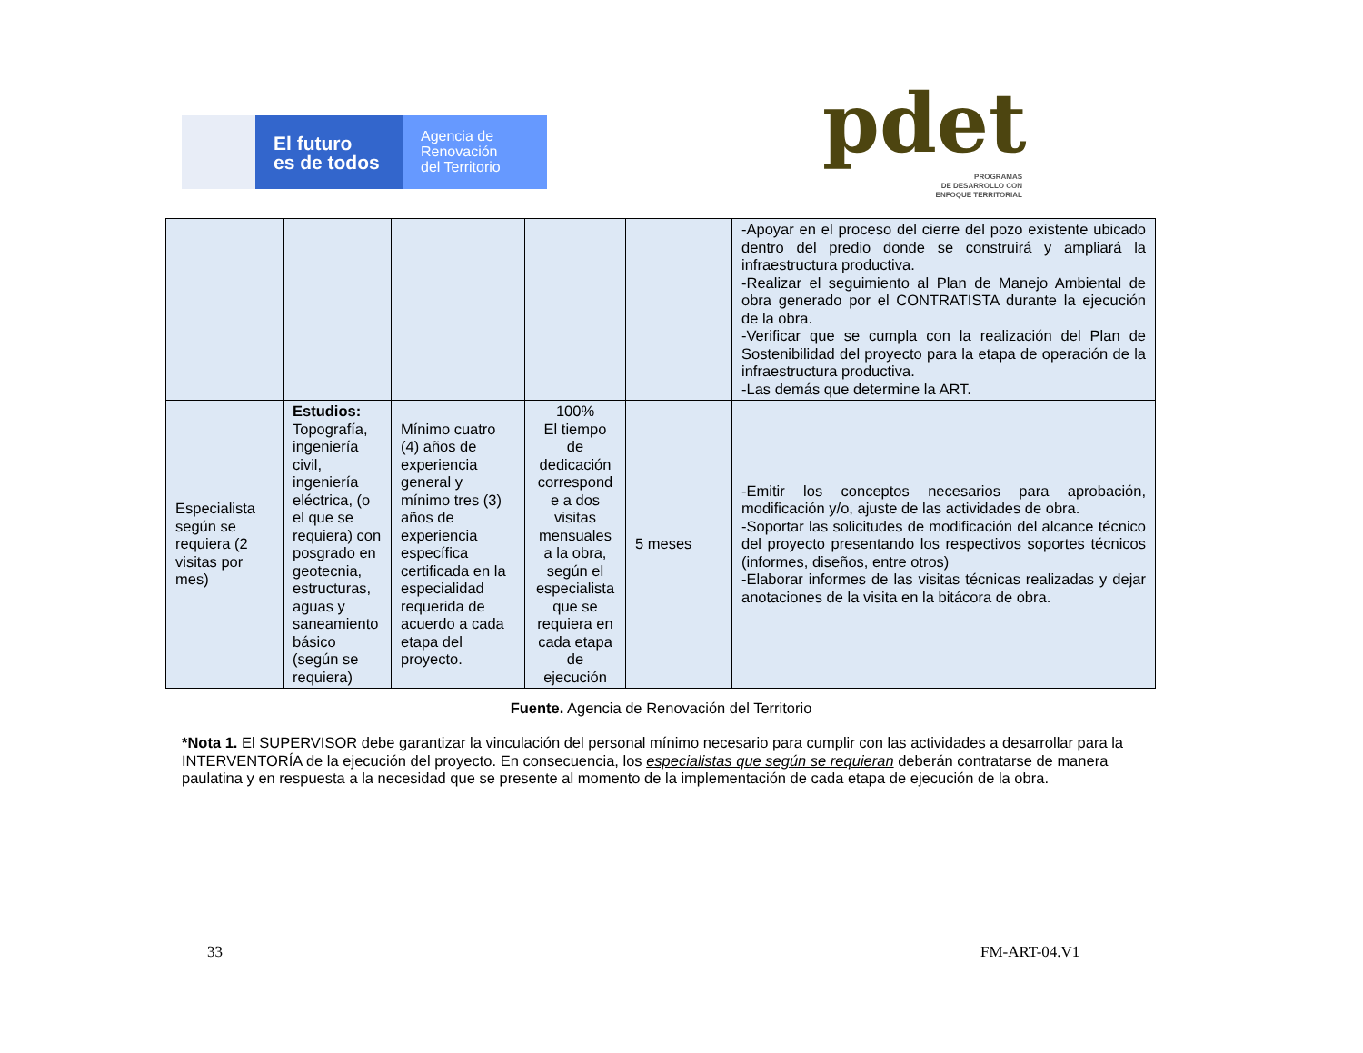El futuro
es de todos
Agencia de
Renovación
del Territorio
pdet
PROGRAMAS
DE DESARROLLO CON
ENFOQUE TERRITORIAL
| | | | | | -Apoyar en el proceso del cierre del pozo existente ubicado dentro del predio donde se construirá y ampliará la infraestructura productiva. -Realizar el seguimiento al Plan de Manejo Ambiental de obra generado por el CONTRATISTA durante la ejecución de la obra. -Verificar que se cumpla con la realización del Plan de Sostenibilidad del proyecto para la etapa de operación de la infraestructura productiva. -Las demás que determine la ART. |
| Especialista según se requiera (2 visitas por mes) | Estudios: Topografía, ingeniería civil, ingeniería eléctrica, (o el que se requiera) con posgrado en geotecnia, estructuras, aguas y saneamiento básico (según se requiera) | Mínimo cuatro (4) años de experiencia general y mínimo tres (3) años de experiencia específica certificada en la especialidad requerida de acuerdo a cada etapa del proyecto. | 100% El tiempo de dedicación correspond e a dos visitas mensuales a la obra, según el especialista que se requiera en cada etapa de ejecución | 5 meses | -Emitir los conceptos necesarios para aprobación, modificación y/o, ajuste de las actividades de obra. -Soportar las solicitudes de modificación del alcance técnico del proyecto presentando los respectivos soportes técnicos (informes, diseños, entre otros) -Elaborar informes de las visitas técnicas realizadas y dejar anotaciones de la visita en la bitácora de obra. |
Fuente. Agencia de Renovación del Territorio
*Nota 1. El SUPERVISOR debe garantizar la vinculación del personal mínimo necesario para cumplir con las actividades a desarrollar para la INTERVENTORÍA de la ejecución del proyecto. En consecuencia, los especialistas que según se requieran deberán contratarse de manera paulatina y en respuesta a la necesidad que se presente al momento de la implementación de cada etapa de ejecución de la obra.
33 FM-ART-04.V1